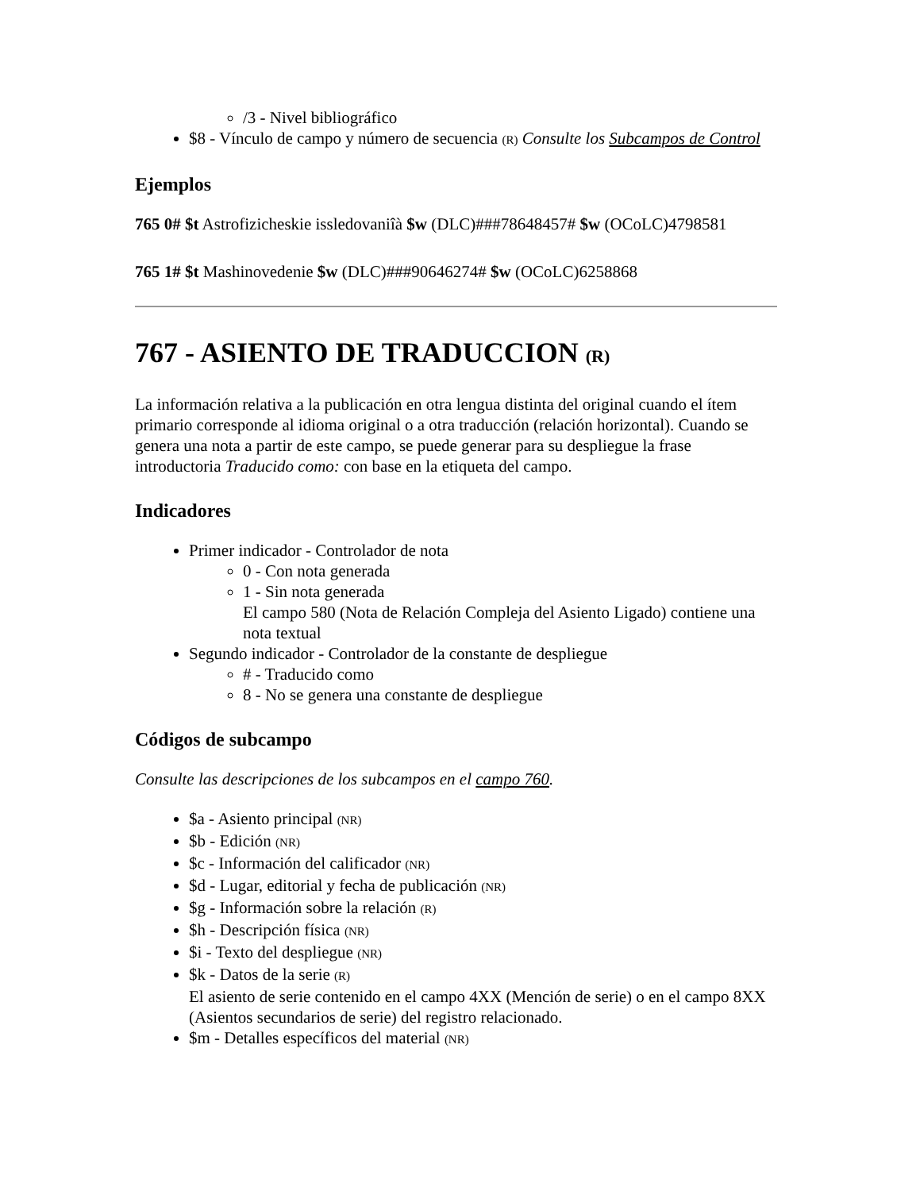/3 - Nivel bibliográfico
$8 - Vínculo de campo y número de secuencia (R) Consulte los Subcampos de Control
Ejemplos
765 0# $t Astrofizicheskie issledovaniîà $w (DLC)###78648457# $w (OCoLC)4798581
765 1# $t Mashinovedenie $w (DLC)###90646274# $w (OCoLC)6258868
767 - ASIENTO DE TRADUCCION (R)
La información relativa a la publicación en otra lengua distinta del original cuando el ítem primario corresponde al idioma original o a otra traducción (relación horizontal). Cuando se genera una nota a partir de este campo, se puede generar para su despliegue la frase introductoria Traducido como: con base en la etiqueta del campo.
Indicadores
Primer indicador - Controlador de nota
0 - Con nota generada
1 - Sin nota generada
El campo 580 (Nota de Relación Compleja del Asiento Ligado) contiene una nota textual
Segundo indicador - Controlador de la constante de despliegue
# - Traducido como
8 - No se genera una constante de despliegue
Códigos de subcampo
Consulte las descripciones de los subcampos en el campo 760.
$a - Asiento principal (NR)
$b - Edición (NR)
$c - Información del calificador (NR)
$d - Lugar, editorial y fecha de publicación (NR)
$g - Información sobre la relación (R)
$h - Descripción física (NR)
$i - Texto del despliegue (NR)
$k - Datos de la serie (R)
El asiento de serie contenido en el campo 4XX (Mención de serie) o en el campo 8XX (Asientos secundarios de serie) del registro relacionado.
$m - Detalles específicos del material (NR)